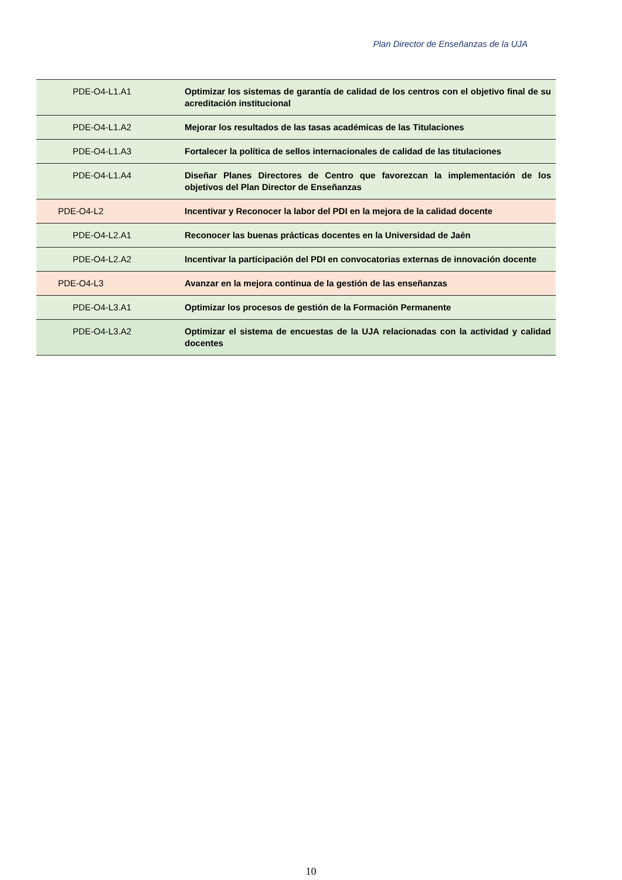Plan Director de Enseñanzas de la UJA
| PDE-O4-L1.A1 | Optimizar los sistemas de garantía de calidad de los centros con el objetivo final de su acreditación institucional |
| PDE-O4-L1.A2 | Mejorar los resultados de las tasas académicas de las Titulaciones |
| PDE-O4-L1.A3 | Fortalecer la política de sellos internacionales de calidad de las titulaciones |
| PDE-O4-L1.A4 | Diseñar Planes Directores de Centro que favorezcan la implementación de los objetivos del Plan Director de Enseñanzas |
| PDE-O4-L2 | Incentivar y Reconocer la labor del PDI en la mejora de la calidad docente |
| PDE-O4-L2.A1 | Reconocer las buenas prácticas docentes en la Universidad de Jaén |
| PDE-O4-L2.A2 | Incentivar la participación del PDI en convocatorias externas de innovación docente |
| PDE-O4-L3 | Avanzar en la mejora continua de la gestión de las enseñanzas |
| PDE-O4-L3.A1 | Optimizar los procesos de gestión de la Formación Permanente |
| PDE-O4-L3.A2 | Optimizar el sistema de encuestas de la UJA relacionadas con la actividad y calidad docentes |
10